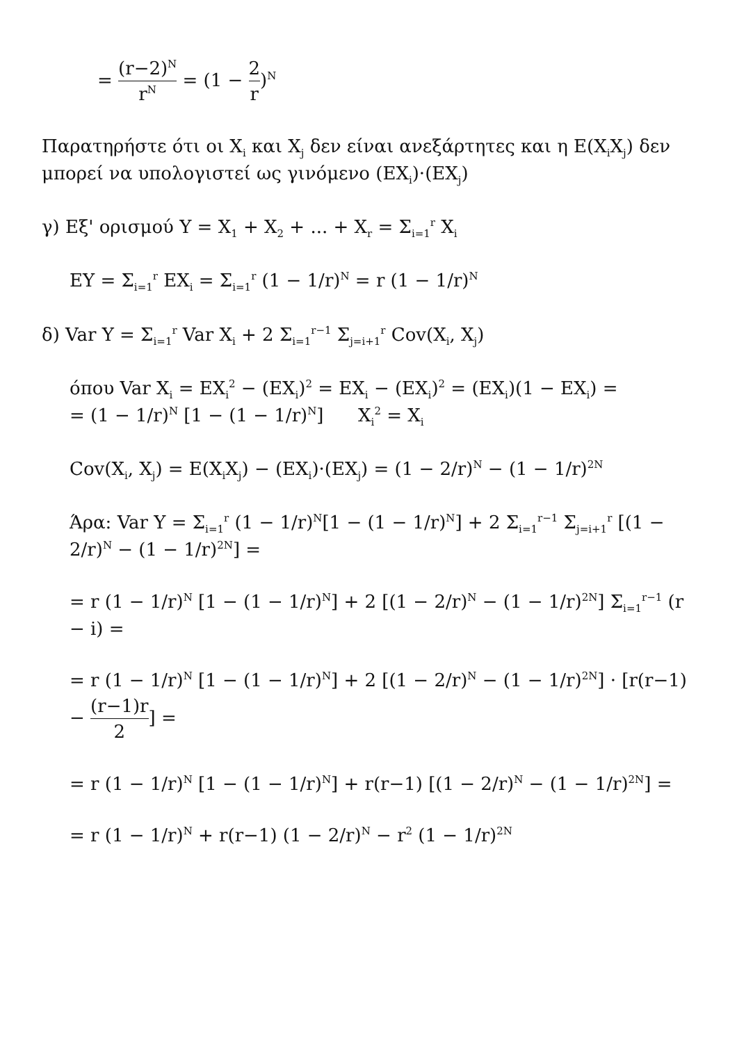= (r−2)<sup>N</sup> r<sup>N</sup> = (1 − 2 r)<sup>N</sup>
Παρατηρήστε ότι οι X<sub>i</sub> και X<sub>j</sub> δεν είναι ανεξάρτητες και η E(X<sub>i</sub>X<sub>j</sub>) δεν μπορεί να υπολογιστεί ως γινόμενο (EX<sub>i</sub>)·(EX<sub>j</sub>)
γ) Εξ' ορισμού Y = X<sub>1</sub> + X<sub>2</sub> + ... + X<sub>r</sub> = Σ<sub>i=1</sub><sup>r</sup> X<sub>i</sub>
EY = Σ<sub>i=1</sub><sup>r</sup> EX<sub>i</sub> = Σ<sub>i=1</sub><sup>r</sup> (1 − 1/r)<sup>N</sup> = r (1 − 1/r)<sup>N</sup>
δ) Var Y = Σ<sub>i=1</sub><sup>r</sup> Var X<sub>i</sub> + 2 Σ<sub>i=1</sub><sup>r−1</sup> Σ<sub>j=i+1</sub><sup>r</sup> Cov(X<sub>i</sub>, X<sub>j</sub>)
όπου Var X<sub>i</sub> = EX<sub>i</sub><sup>2</sup> − (EX<sub>i</sub>)<sup>2</sup> = EX<sub>i</sub> − (EX<sub>i</sub>)<sup>2</sup> = (EX<sub>i</sub>)(1 − EX<sub>i</sub>) =
= (1 − 1/r)<sup>N</sup> [1 − (1 − 1/r)<sup>N</sup>] X<sub>i</sub><sup>2</sup> = X<sub>i</sub>
Cov(X<sub>i</sub>, X<sub>j</sub>) = E(X<sub>i</sub>X<sub>j</sub>) − (EX<sub>i</sub>)·(EX<sub>j</sub>) = (1 − 2/r)<sup>N</sup> − (1 − 1/r)<sup>2N</sup>
Άρα: Var Y = Σ<sub>i=1</sub><sup>r</sup> (1 − 1/r)<sup>N</sup>[1 − (1 − 1/r)<sup>N</sup>] + 2 Σ<sub>i=1</sub><sup>r−1</sup> Σ<sub>j=i+1</sub><sup>r</sup> [(1 − 2/r)<sup>N</sup> − (1 − 1/r)<sup>2N</sup>] =
= r (1 − 1/r)<sup>N</sup> [1 − (1 − 1/r)<sup>N</sup>] + 2 [(1 − 2/r)<sup>N</sup> − (1 − 1/r)<sup>2N</sup>] Σ<sub>i=1</sub><sup>r−1</sup> (r − i) =
= r (1 − 1/r)<sup>N</sup> [1 − (1 − 1/r)<sup>N</sup>] + 2 [(1 − 2/r)<sup>N</sup> − (1 − 1/r)<sup>2N</sup>] · [r(r−1) − (r−1)r 2] =
= r (1 − 1/r)<sup>N</sup> [1 − (1 − 1/r)<sup>N</sup>] + r(r−1) [(1 − 2/r)<sup>N</sup> − (1 − 1/r)<sup>2N</sup>] =
= r (1 − 1/r)<sup>N</sup> + r(r−1) (1 − 2/r)<sup>N</sup> − r<sup>2</sup> (1 − 1/r)<sup>2N</sup>